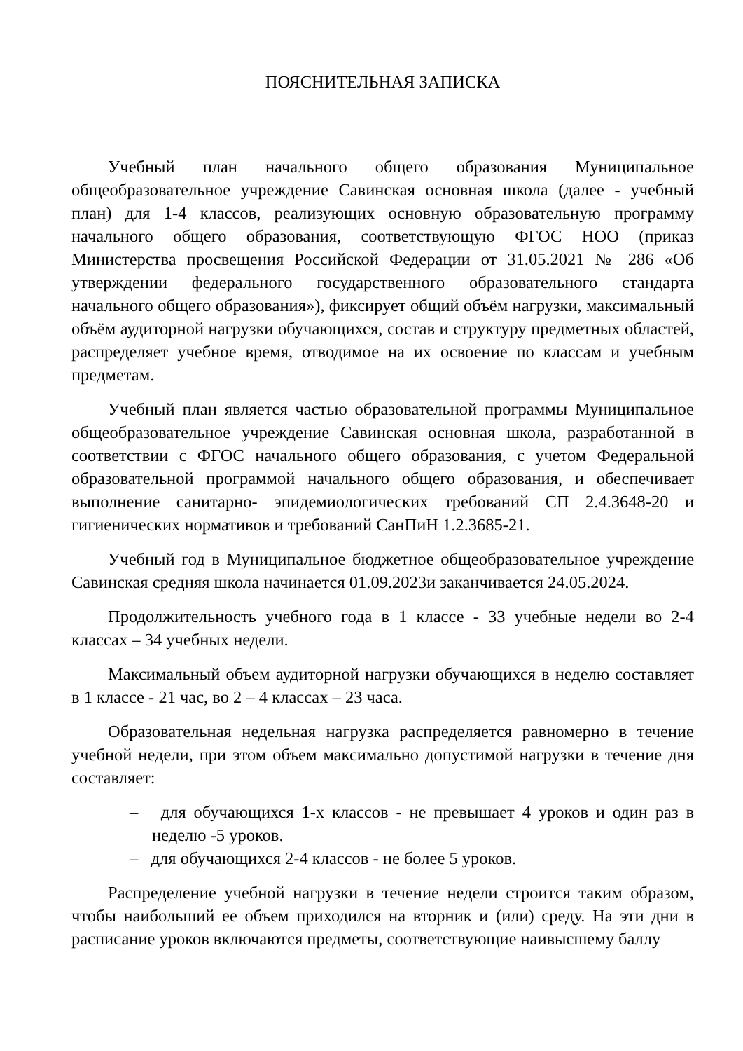ПОЯСНИТЕЛЬНАЯ ЗАПИСКА
Учебный план начального общего образования Муниципальное общеобразовательное учреждение Савинская основная школа (далее - учебный план) для 1-4 классов, реализующих основную образовательную программу начального общего образования, соответствующую ФГОС НОО (приказ Министерства просвещения Российской Федерации от 31.05.2021 № 286 «Об утверждении федерального государственного образовательного стандарта начального общего образования»), фиксирует общий объём нагрузки, максимальный объём аудиторной нагрузки обучающихся, состав и структуру предметных областей, распределяет учебное время, отводимое на их освоение по классам и учебным предметам.
Учебный план является частью образовательной программы Муниципальное общеобразовательное учреждение Савинская основная школа, разработанной в соответствии с ФГОС начального общего образования, с учетом Федеральной образовательной программой начального общего образования, и обеспечивает выполнение санитарно- эпидемиологических требований СП 2.4.3648-20 и гигиенических нормативов и требований СанПиН 1.2.3685-21.
Учебный год в Муниципальное бюджетное общеобразовательное учреждение Савинская средняя школа начинается 01.09.2023и заканчивается 24.05.2024.
Продолжительность учебного года в 1 классе - 33 учебные недели во 2-4 классах – 34 учебных недели.
Максимальный объем аудиторной нагрузки обучающихся в неделю составляет в 1 классе - 21 час, во 2 – 4 классах – 23 часа.
Образовательная недельная нагрузка распределяется равномерно в течение учебной недели, при этом объем максимально допустимой нагрузки в течение дня составляет:
– для обучающихся 1-х классов - не превышает 4 уроков и один раз в неделю -5 уроков.
– для обучающихся 2-4 классов - не более 5 уроков.
Распределение учебной нагрузки в течение недели строится таким образом, чтобы наибольший ее объем приходился на вторник и (или) среду. На эти дни в расписание уроков включаются предметы, соответствующие наивысшему баллу